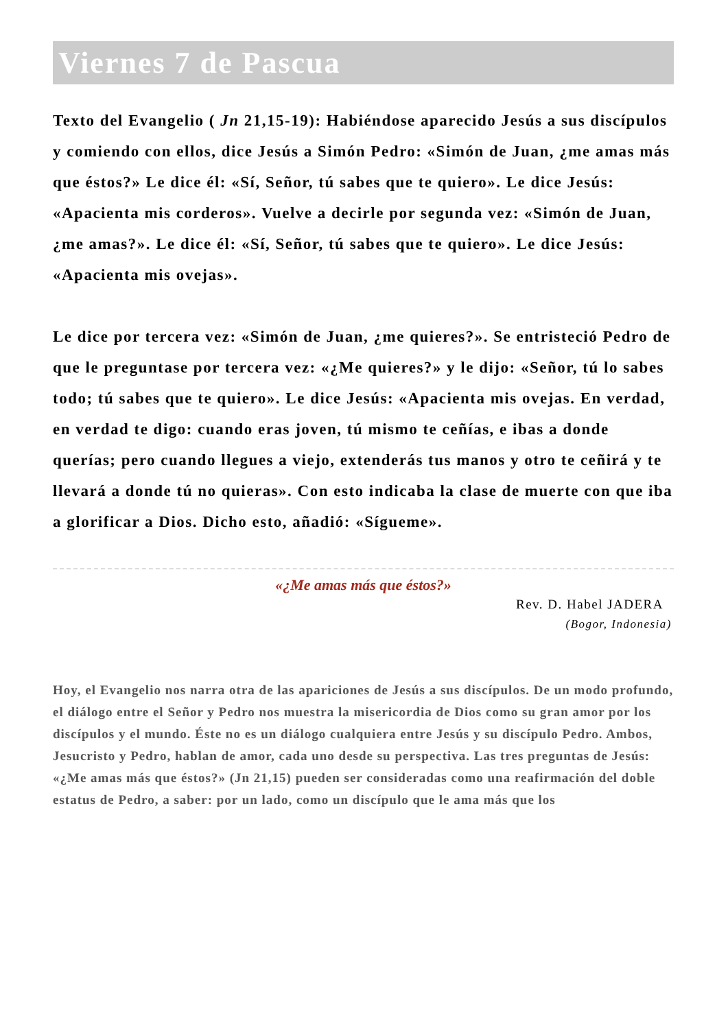Viernes 7 de Pascua
Texto del Evangelio ( Jn 21,15-19): Habiéndose aparecido Jesús a sus discípulos y comiendo con ellos, dice Jesús a Simón Pedro: «Simón de Juan, ¿me amas más que éstos?» Le dice él: «Sí, Señor, tú sabes que te quiero». Le dice Jesús: «Apacienta mis corderos». Vuelve a decirle por segunda vez: «Simón de Juan, ¿me amas?». Le dice él: «Sí, Señor, tú sabes que te quiero». Le dice Jesús: «Apacienta mis ovejas».
Le dice por tercera vez: «Simón de Juan, ¿me quieres?». Se entristeció Pedro de que le preguntase por tercera vez: «¿Me quieres?» y le dijo: «Señor, tú lo sabes todo; tú sabes que te quiero». Le dice Jesús: «Apacienta mis ovejas. En verdad, en verdad te digo: cuando eras joven, tú mismo te ceñías, e ibas a donde querías; pero cuando llegues a viejo, extenderás tus manos y otro te ceñirá y te llevará a donde tú no quieras». Con esto indicaba la clase de muerte con que iba a glorificar a Dios. Dicho esto, añadió: «Sígueme».
«¿Me amas más que éstos?»
Rev. D. Habel JADERA
(Bogor, Indonesia)
Hoy, el Evangelio nos narra otra de las apariciones de Jesús a sus discípulos. De un modo profundo, el diálogo entre el Señor y Pedro nos muestra la misericordia de Dios como su gran amor por los discípulos y el mundo. Éste no es un diálogo cualquiera entre Jesús y su discípulo Pedro. Ambos, Jesucristo y Pedro, hablan de amor, cada uno desde su perspectiva. Las tres preguntas de Jesús: «¿Me amas más que éstos?» (Jn 21,15) pueden ser consideradas como una reafirmación del doble estatus de Pedro, a saber: por un lado, como un discípulo que le ama más que los